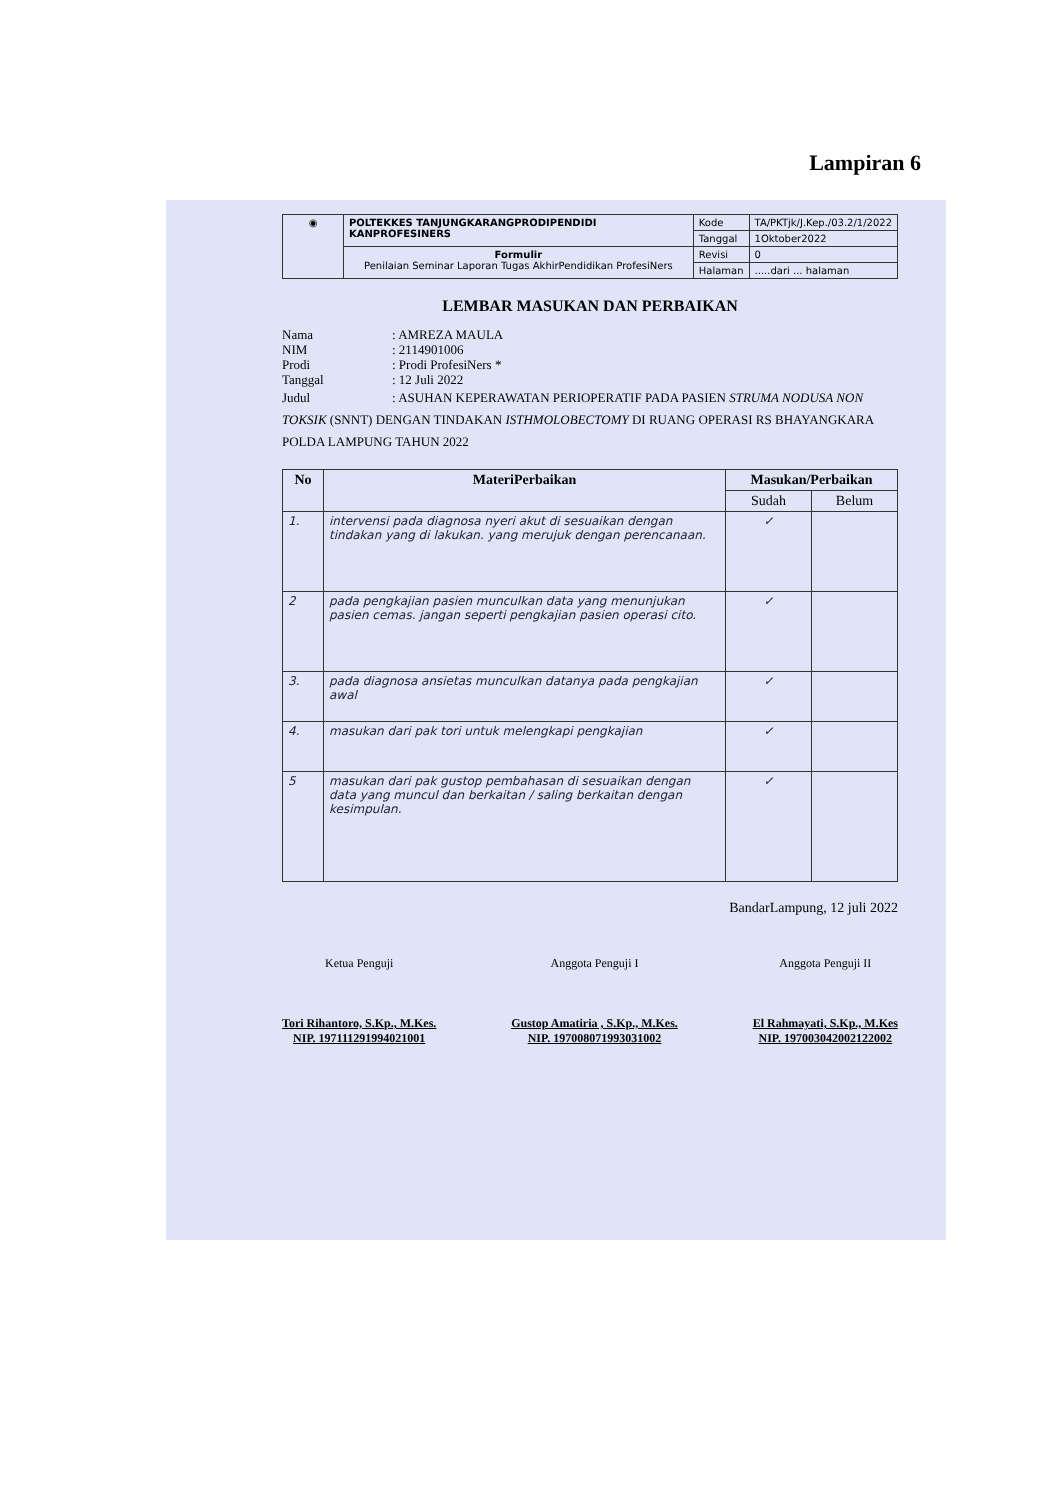Lampiran 6
| ◉ | POLTEKKES TANJUNGKARANGPRODIPENDIDI KANPROFESINERS | Kode | TA/PKTjk/J.Kep./03.2/1/2022 |
| | | Tanggal | 1Oktober2022 |
| | Formulir Penilaian Seminar Laporan Tugas AkhirPendidikan ProfesiNers | Revisi | 0 |
| | | Halaman | .....dari ... halaman |
LEMBAR MASUKAN DAN PERBAIKAN
Nama: AMREZA MAULA
NIM: 2114901006
Prodi: Prodi ProfesiNers *
Tanggal: 12 Juli 2022
Judul: ASUHAN KEPERAWATAN PERIOPERATIF PADA PASIEN STRUMA NODUSA NON TOKSIK (SNNT) DENGAN TINDAKAN ISTHMOLOBECTOMY DI RUANG OPERASI RS BHAYANGKARA POLDA LAMPUNG TAHUN 2022
| No | MateriPerbaikan | Masukan/Perbaikan | |
| --- | --- | --- | --- |
| | | Sudah | Belum |
| 1. | intervensi pada diagnosa nyeri akut di sesuaikan dengan tindakan yang di lakukan. yang merujuk dengan perencanaan. | ✓ | |
| 2 | pada pengkajian pasien munculkan data yang menunjukan pasien cemas. jangan seperti pengkajian pasien operasi cito. | ✓ | |
| 3. | pada diagnosa ansietas munculkan datanya pada pengkajian awal | ✓ | |
| 4. | masukan dari pak tori untuk melengkapi pengkajian | ✓ | |
| 5 | masukan dari pak gustop pembahasan di sesuaikan dengan data yang muncul dan berkaitan / saling berkaitan dengan kesimpulan. | ✓ | |
BandarLampung, 12 juli 2022
Ketua Penguji
Tori Rihantoro, S.Kp., M.Kes.
NIP. 197111291994021001
Anggota Penguji I
Gustop Amatiria , S.Kp., M.Kes.
NIP. 197008071993031002
Anggota Penguji II
El Rahmayati, S.Kp., M.Kes
NIP. 197003042002122002